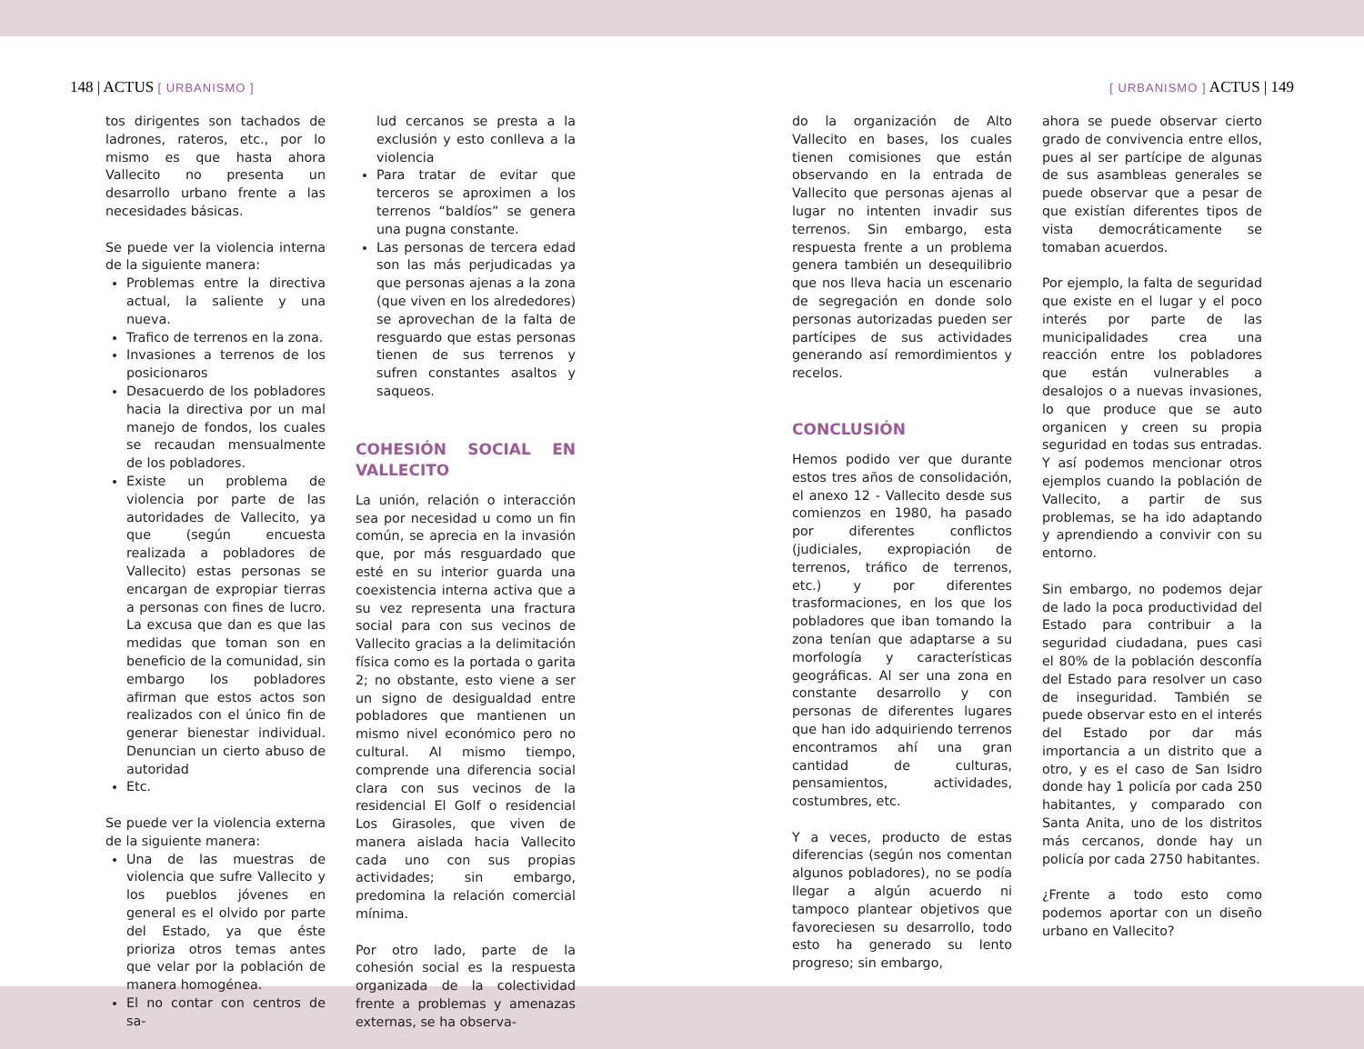148 | ACTUS [ URBANISMO ] [ URBANISMO ] ACTUS | 149
tos dirigentes son tachados de ladrones, rateros, etc., por lo mismo es que hasta ahora Vallecito no presenta un desarrollo urbano frente a las necesidades básicas.
Se puede ver la violencia interna de la siguiente manera:
Problemas entre la directiva actual, la saliente y una nueva.
Trafico de terrenos en la zona.
Invasiones a terrenos de los posicionaros
Desacuerdo de los pobladores hacia la directiva por un mal manejo de fondos, los cuales se recaudan mensualmente de los pobladores.
Existe un problema de violencia por parte de las autoridades de Vallecito, ya que (según encuesta realizada a pobladores de Vallecito) estas personas se encargan de expropiar tierras a personas con fines de lucro. La excusa que dan es que las medidas que toman son en beneficio de la comunidad, sin embargo los pobladores afirman que estos actos son realizados con el único fin de generar bienestar individual. Denuncian un cierto abuso de autoridad
Etc.
Se puede ver la violencia externa de la siguiente manera:
Una de las muestras de violencia que sufre Vallecito y los pueblos jóvenes en general es el olvido por parte del Estado, ya que éste prioriza otros temas antes que velar por la población de manera homogénea.
El no contar con centros de sa-
lud cercanos se presta a la exclusión y esto conlleva a la violencia
Para tratar de evitar que terceros se aproximen a los terrenos “baldíos” se genera una pugna constante.
Las personas de tercera edad son las más perjudicadas ya que personas ajenas a la zona (que viven en los alrededores) se aprovechan de la falta de resguardo que estas personas tienen de sus terrenos y sufren constantes asaltos y saqueos.
COHESIÓN SOCIAL EN VALLECITO
La unión, relación o interacción sea por necesidad u como un fin común, se aprecia en la invasión que, por más resguardado que esté en su interior guarda una coexistencia interna activa que a su vez representa una fractura social para con sus vecinos de Vallecito gracias a la delimitación física como es la portada o garita 2; no obstante, esto viene a ser un signo de desigualdad entre pobladores que mantienen un mismo nivel económico pero no cultural. Al mismo tiempo, comprende una diferencia social clara con sus vecinos de la residencial El Golf o residencial Los Girasoles, que viven de manera aislada hacia Vallecito cada uno con sus propias actividades; sin embargo, predomina la relación comercial mínima.
Por otro lado, parte de la cohesión social es la respuesta organizada de la colectividad frente a problemas y amenazas externas, se ha observa-
do la organización de Alto Vallecito en bases, los cuales tienen comisiones que están observando en la entrada de Vallecito que personas ajenas al lugar no intenten invadir sus terrenos. Sin embargo, esta respuesta frente a un problema genera también un desequilibrio que nos lleva hacia un escenario de segregación en donde solo personas autorizadas pueden ser partícipes de sus actividades generando así remordimientos y recelos.
CONCLUSIÓN
Hemos podido ver que durante estos tres años de consolidación, el anexo 12 - Vallecito desde sus comienzos en 1980, ha pasado por diferentes conflictos (judiciales, expropiación de terrenos, tráfico de terrenos, etc.) y por diferentes trasformaciones, en los que los pobladores que iban tomando la zona tenían que adaptarse a su morfología y características geográficas. Al ser una zona en constante desarrollo y con personas de diferentes lugares que han ido adquiriendo terrenos encontramos ahí una gran cantidad de culturas, pensamientos, actividades, costumbres, etc.
Y a veces, producto de estas diferencias (según nos comentan algunos pobladores), no se podía llegar a algún acuerdo ni tampoco plantear objetivos que favoreciesen su desarrollo, todo esto ha generado su lento progreso; sin embargo,
ahora se puede observar cierto grado de convivencia entre ellos, pues al ser partícipe de algunas de sus asambleas generales se puede observar que a pesar de que existían diferentes tipos de vista democráticamente se tomaban acuerdos.
Por ejemplo, la falta de seguridad que existe en el lugar y el poco interés por parte de las municipalidades crea una reacción entre los pobladores que están vulnerables a desalojos o a nuevas invasiones, lo que produce que se auto organicen y creen su propia seguridad en todas sus entradas. Y así podemos mencionar otros ejemplos cuando la población de Vallecito, a partir de sus problemas, se ha ido adaptando y aprendiendo a convivir con su entorno.
Sin embargo, no podemos dejar de lado la poca productividad del Estado para contribuir a la seguridad ciudadana, pues casi el 80% de la población desconfía del Estado para resolver un caso de inseguridad. También se puede observar esto en el interés del Estado por dar más importancia a un distrito que a otro, y es el caso de San Isidro donde hay 1 policía por cada 250 habitantes, y comparado con Santa Anita, uno de los distritos más cercanos, donde hay un policía por cada 2750 habitantes.
¿Frente a todo esto como podemos aportar con un diseño urbano en Vallecito?